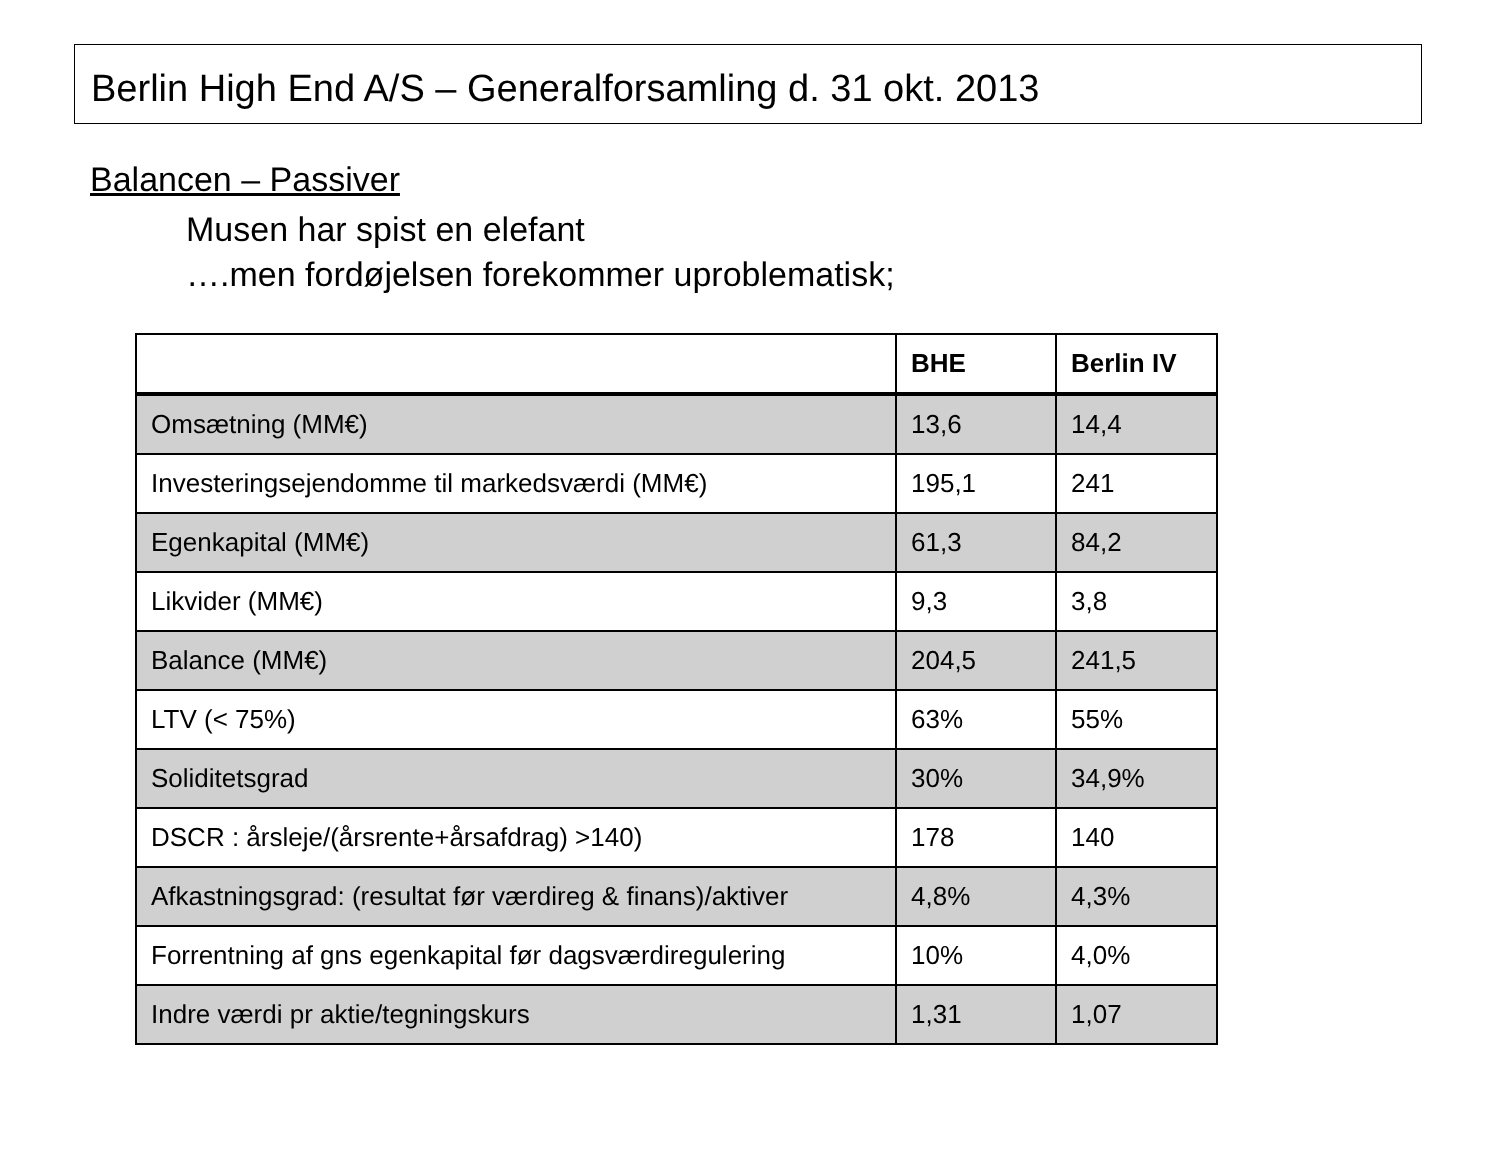Berlin High End A/S – Generalforsamling d. 31 okt. 2013
Balancen – Passiver
Musen har spist en elefant
….men fordøjelsen forekommer uproblematisk;
| | BHE | Berlin IV |
| --- | --- | --- |
| Omsætning (MM€) | 13,6 | 14,4 |
| Investeringsejendomme til markedsværdi (MM€) | 195,1 | 241 |
| Egenkapital (MM€) | 61,3 | 84,2 |
| Likvider (MM€) | 9,3 | 3,8 |
| Balance (MM€) | 204,5 | 241,5 |
| LTV (< 75%) | 63% | 55% |
| Soliditetsgrad | 30% | 34,9% |
| DSCR : årsleje/(årsrente+årsafdrag) >140) | 178 | 140 |
| Afkastningsgrad: (resultat før værdireg & finans)/aktiver | 4,8% | 4,3% |
| Forrentning af gns egenkapital før dagsværdiregulering | 10% | 4,0% |
| Indre værdi pr aktie/tegningskurs | 1,31 | 1,07 |